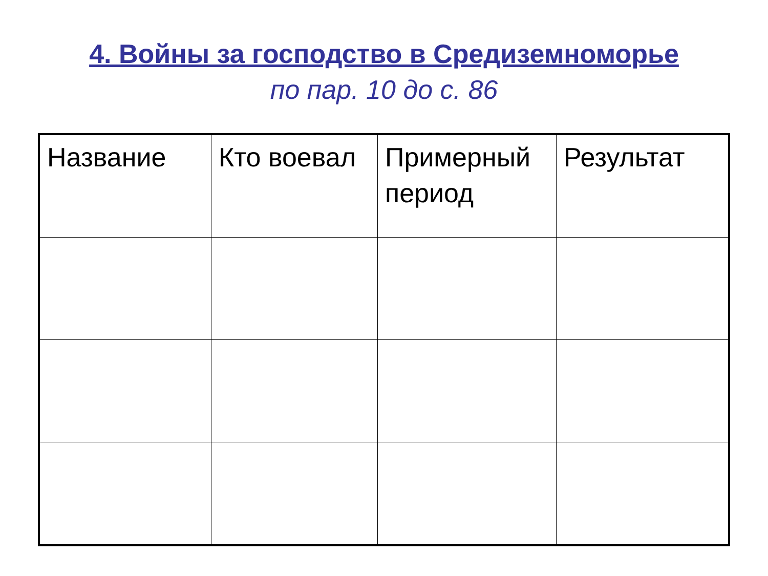4. Войны за господство в Средиземноморье
по пар. 10 до с. 86
| Название | Кто воевал | Примерный период | Результат |
| --- | --- | --- | --- |